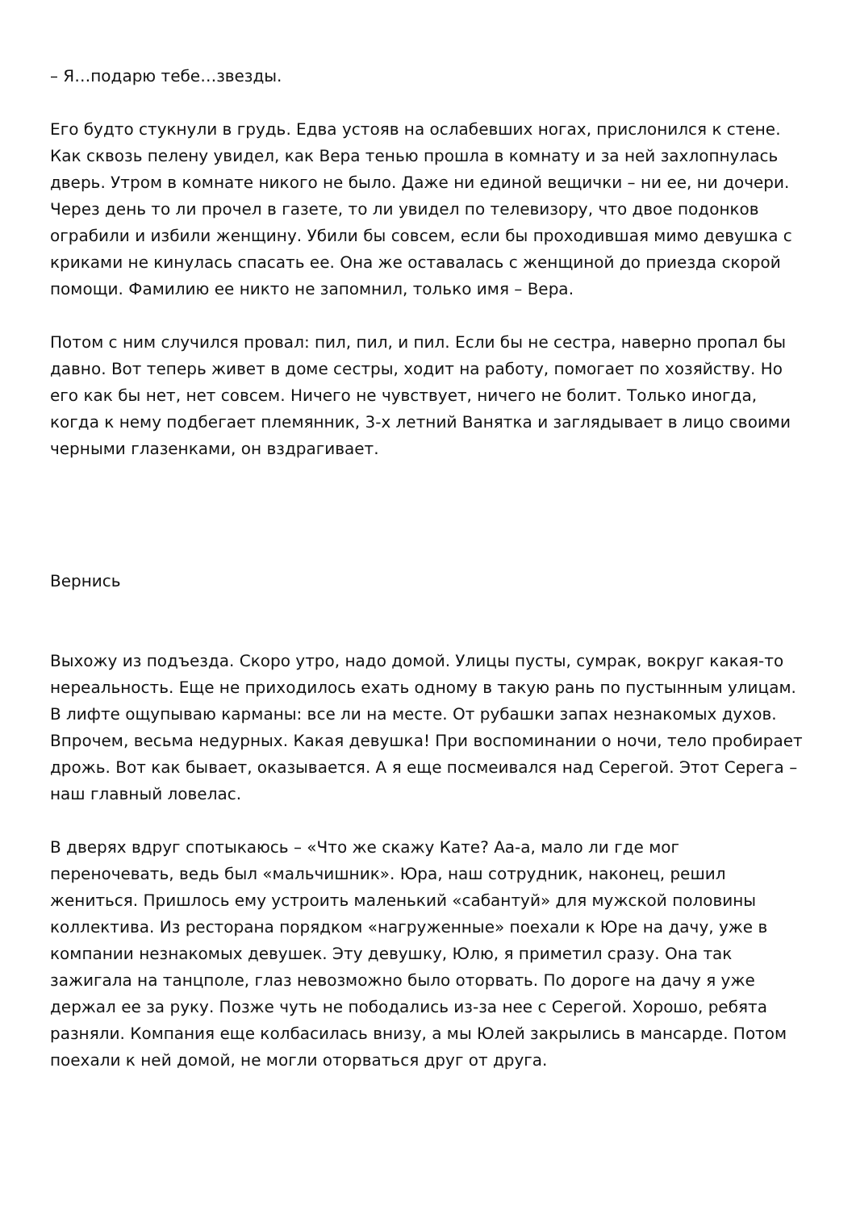– Я…подарю тебе…звезды.
Его будто стукнули в грудь. Едва устояв на ослабевших ногах, прислонился к стене. Как сквозь пелену увидел, как Вера тенью прошла в комнату и за ней захлопнулась дверь. Утром в комнате никого не было. Даже ни единой вещички – ни ее, ни дочери. Через день то ли прочел в газете, то ли увидел по телевизору, что двое подонков ограбили и избили женщину. Убили бы совсем, если бы проходившая мимо девушка с криками не кинулась спасать ее. Она же оставалась с женщиной до приезда скорой помощи. Фамилию ее никто не запомнил, только имя – Вера.
Потом с ним случился провал: пил, пил, и пил. Если бы не сестра, наверно пропал бы давно. Вот теперь живет в доме сестры, ходит на работу, помогает по хозяйству. Но его как бы нет, нет совсем. Ничего не чувствует, ничего не болит. Только иногда, когда к нему подбегает племянник, 3-х летний Ванятка и заглядывает в лицо своими черными глазенками, он вздрагивает.
Вернись
Выхожу из подъезда. Скоро утро, надо домой. Улицы пусты, сумрак, вокруг какая-то нереальность. Еще не приходилось ехать одному в такую рань по пустынным улицам. В лифте ощупываю карманы: все ли на месте. От рубашки запах незнакомых духов. Впрочем, весьма недурных. Какая девушка! При воспоминании о ночи, тело пробирает дрожь. Вот как бывает, оказывается. А я еще посмеивался над Серегой. Этот Серега – наш главный ловелас.
В дверях вдруг спотыкаюсь – «Что же скажу Кате? Аа-а, мало ли где мог переночевать, ведь был «мальчишник». Юра, наш сотрудник, наконец, решил жениться. Пришлось ему устроить маленький «сабантуй» для мужской половины коллектива. Из ресторана порядком «нагруженные» поехали к Юре на дачу, уже в компании незнакомых девушек. Эту девушку, Юлю, я приметил сразу. Она так зажигала на танцполе, глаз невозможно было оторвать. По дороге на дачу я уже держал ее за руку. Позже чуть не пободались из-за нее с Серегой. Хорошо, ребята разняли. Компания еще колбасилась внизу, а мы Юлей закрылись в мансарде. Потом поехали к ней домой, не могли оторваться друг от друга.